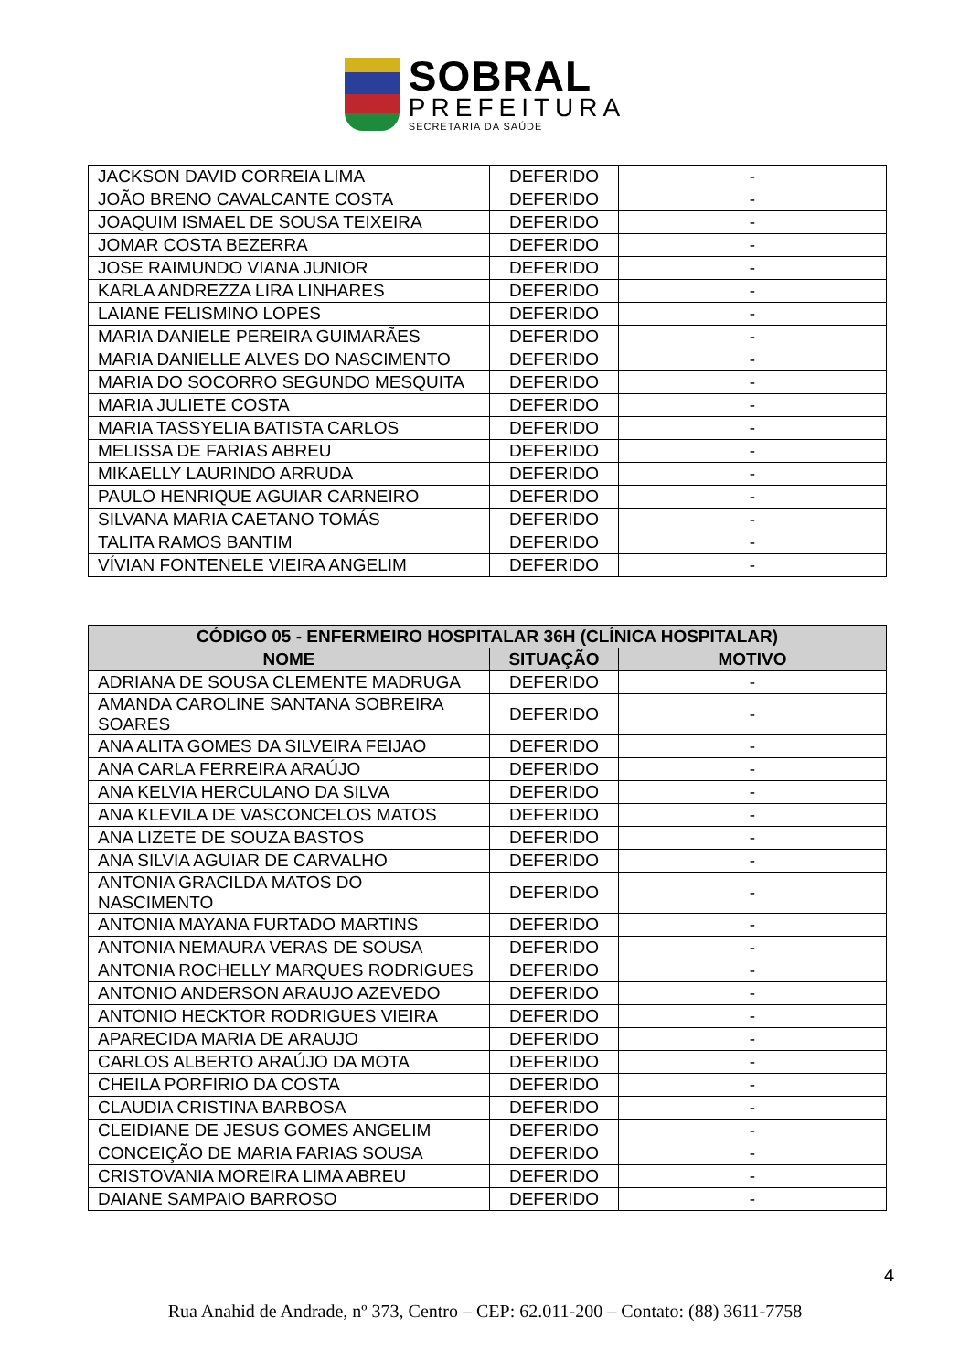SOBRAL
PREFEITURA
SECRETARIA DA SAÚDE
| JACKSON DAVID CORREIA LIMA | DEFERIDO | - |
| JOÃO BRENO CAVALCANTE COSTA | DEFERIDO | - |
| JOAQUIM ISMAEL DE SOUSA TEIXEIRA | DEFERIDO | - |
| JOMAR COSTA BEZERRA | DEFERIDO | - |
| JOSE RAIMUNDO VIANA JUNIOR | DEFERIDO | - |
| KARLA ANDREZZA LIRA LINHARES | DEFERIDO | - |
| LAIANE FELISMINO LOPES | DEFERIDO | - |
| MARIA DANIELE PEREIRA GUIMARÃES | DEFERIDO | - |
| MARIA DANIELLE ALVES DO NASCIMENTO | DEFERIDO | - |
| MARIA DO SOCORRO SEGUNDO MESQUITA | DEFERIDO | - |
| MARIA JULIETE COSTA | DEFERIDO | - |
| MARIA TASSYELIA BATISTA CARLOS | DEFERIDO | - |
| MELISSA DE FARIAS ABREU | DEFERIDO | - |
| MIKAELLY LAURINDO ARRUDA | DEFERIDO | - |
| PAULO HENRIQUE AGUIAR CARNEIRO | DEFERIDO | - |
| SILVANA MARIA CAETANO TOMÁS | DEFERIDO | - |
| TALITA RAMOS BANTIM | DEFERIDO | - |
| VÍVIAN FONTENELE VIEIRA ANGELIM | DEFERIDO | - |
| CÓDIGO 05 - ENFERMEIRO HOSPITALAR 36H (CLÍNICA HOSPITALAR) | | |
| --- | --- | --- |
| NOME | SITUAÇÃO | MOTIVO |
| ADRIANA DE SOUSA CLEMENTE MADRUGA | DEFERIDO | - |
| AMANDA CAROLINE SANTANA SOBREIRA SOARES | DEFERIDO | - |
| ANA ALITA GOMES DA SILVEIRA FEIJAO | DEFERIDO | - |
| ANA CARLA FERREIRA ARAÚJO | DEFERIDO | - |
| ANA KELVIA HERCULANO DA SILVA | DEFERIDO | - |
| ANA KLEVILA DE VASCONCELOS MATOS | DEFERIDO | - |
| ANA LIZETE DE SOUZA BASTOS | DEFERIDO | - |
| ANA SILVIA AGUIAR DE CARVALHO | DEFERIDO | - |
| ANTONIA GRACILDA MATOS DO NASCIMENTO | DEFERIDO | - |
| ANTONIA MAYANA FURTADO MARTINS | DEFERIDO | - |
| ANTONIA NEMAURA VERAS DE SOUSA | DEFERIDO | - |
| ANTONIA ROCHELLY MARQUES RODRIGUES | DEFERIDO | - |
| ANTONIO ANDERSON ARAUJO AZEVEDO | DEFERIDO | - |
| ANTONIO HECKTOR RODRIGUES VIEIRA | DEFERIDO | - |
| APARECIDA MARIA DE ARAUJO | DEFERIDO | - |
| CARLOS ALBERTO ARAÚJO DA MOTA | DEFERIDO | - |
| CHEILA PORFIRIO DA COSTA | DEFERIDO | - |
| CLAUDIA CRISTINA BARBOSA | DEFERIDO | - |
| CLEIDIANE DE JESUS GOMES ANGELIM | DEFERIDO | - |
| CONCEIÇÃO DE MARIA FARIAS SOUSA | DEFERIDO | - |
| CRISTOVANIA MOREIRA LIMA ABREU | DEFERIDO | - |
| DAIANE SAMPAIO BARROSO | DEFERIDO | - |
4
Rua Anahid de Andrade, nº 373, Centro – CEP: 62.011-200 – Contato: (88) 3611-7758